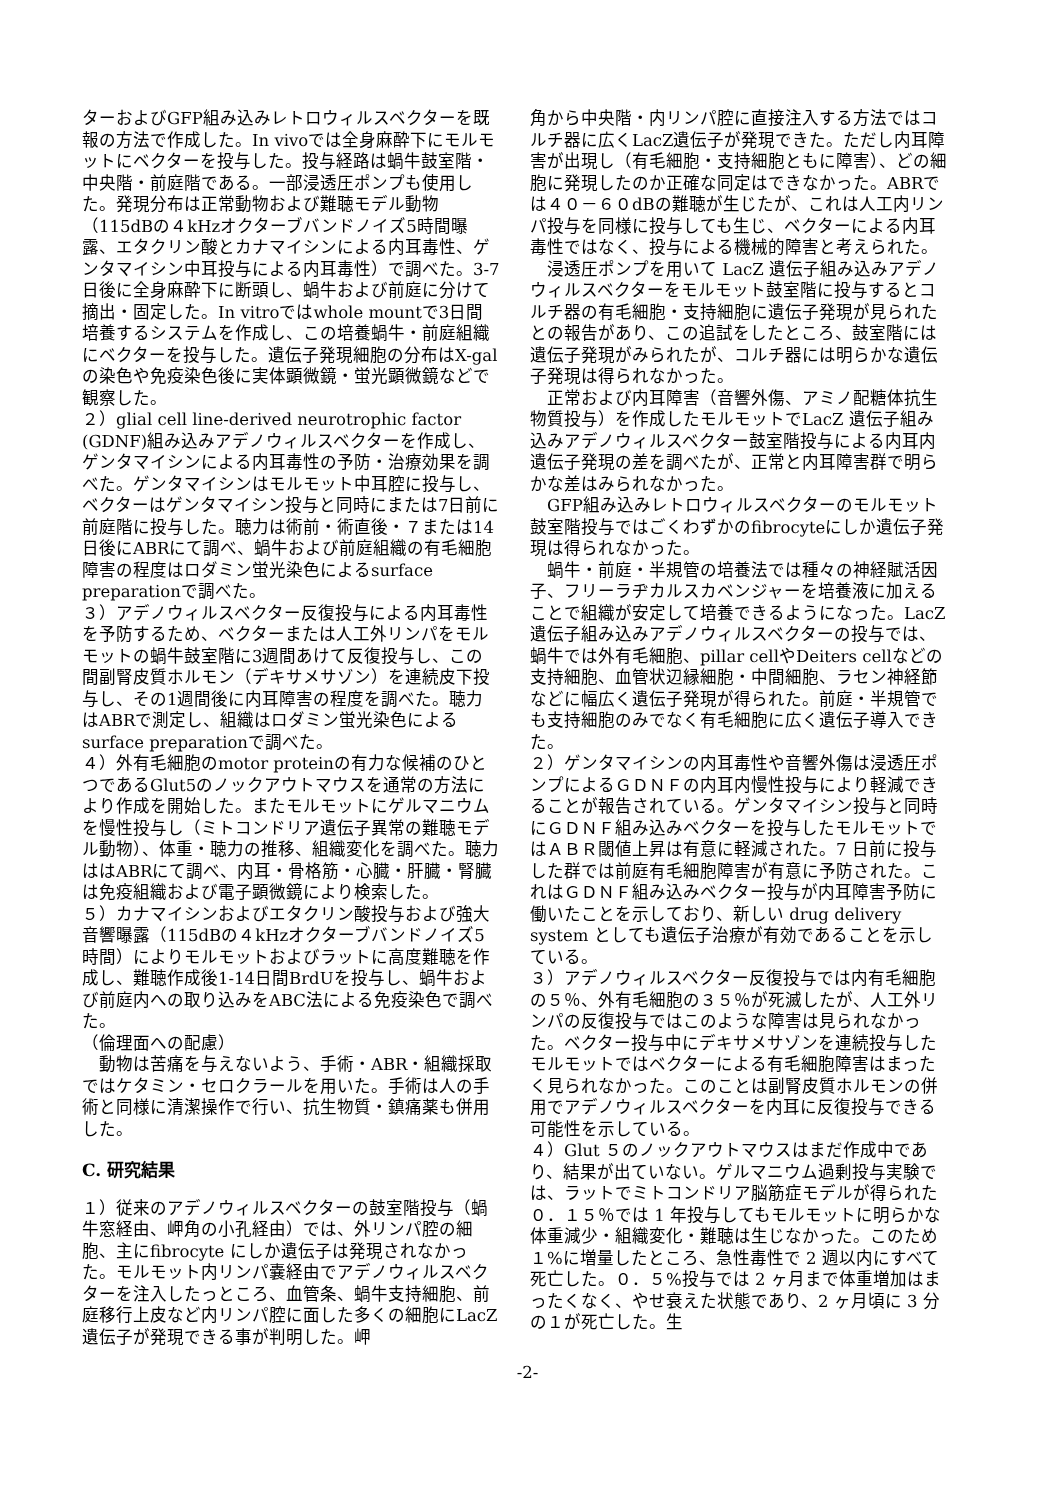ターおよびGFP組み込みレトロウィルスベクターを既報の方法で作成した。In vivoでは全身麻酔下にモルモットにベクターを投与した。投与経路は蝸牛鼓室階・中央階・前庭階である。一部浸透圧ポンプも使用した。発現分布は正常動物および難聴モデル動物（115dBの４kHzオクターブバンドノイズ5時間曝露、エタクリン酸とカナマイシンによる内耳毒性、ゲンタマイシン中耳投与による内耳毒性）で調べた。3-7日後に全身麻酔下に断頭し、蝸牛および前庭に分けて摘出・固定した。In vitroではwhole mountで3日間培養するシステムを作成し、この培養蝸牛・前庭組織にベクターを投与した。遺伝子発現細胞の分布はX-galの染色や免疫染色後に実体顕微鏡・蛍光顕微鏡などで観察した。
２）glial cell line-derived neurotrophic factor (GDNF)組み込みアデノウィルスベクターを作成し、ゲンタマイシンによる内耳毒性の予防・治療効果を調べた。ゲンタマイシンはモルモット中耳腔に投与し、ベクターはゲンタマイシン投与と同時にまたは7日前に前庭階に投与した。聴力は術前・術直後・７または14日後にABRにて調べ、蝸牛および前庭組織の有毛細胞障害の程度はロダミン蛍光染色によるsurface preparationで調べた。
３）アデノウィルスベクター反復投与による内耳毒性を予防するため、ベクターまたは人工外リンパをモルモットの蝸牛鼓室階に3週間あけて反復投与し、この間副腎皮質ホルモン（デキサメサゾン）を連続皮下投与し、その1週間後に内耳障害の程度を調べた。聴力はABRで測定し、組織はロダミン蛍光染色によるsurface preparationで調べた。
４）外有毛細胞のmotor proteinの有力な候補のひとつであるGlut5のノックアウトマウスを通常の方法により作成を開始した。またモルモットにゲルマニウムを慢性投与し（ミトコンドリア遺伝子異常の難聴モデル動物）、体重・聴力の推移、組織変化を調べた。聴力ははABRにて調べ、内耳・骨格筋・心臓・肝臓・腎臓は免疫組織および電子顕微鏡により検索した。
５）カナマイシンおよびエタクリン酸投与および強大音響曝露（115dBの４kHzオクターブバンドノイズ5時間）によりモルモットおよびラットに高度難聴を作成し、難聴作成後1-14日間BrdUを投与し、蝸牛および前庭内への取り込みをABC法による免疫染色で調べた。
（倫理面への配慮）
　動物は苦痛を与えないよう、手術・ABR・組織採取ではケタミン・セロクラールを用いた。手術は人の手術と同様に清潔操作で行い、抗生物質・鎮痛薬も併用した。
C. 研究結果
１）従来のアデノウィルスベクターの鼓室階投与（蝸牛窓経由、岬角の小孔経由）では、外リンパ腔の細胞、主にfibrocyte にしか遺伝子は発現されなかった。モルモット内リンパ嚢経由でアデノウィルスベクターを注入したっところ、血管条、蝸牛支持細胞、前庭移行上皮など内リンパ腔に面した多くの細胞にLacZ 遺伝子が発現できる事が判明した。岬
角から中央階・内リンパ腔に直接注入する方法ではコルチ器に広くLacZ遺伝子が発現できた。ただし内耳障害が出現し（有毛細胞・支持細胞ともに障害）、どの細胞に発現したのか正確な同定はできなかった。ABRでは４０－６０dBの難聴が生じたが、これは人工内リンパ投与を同様に投与しても生じ、ベクターによる内耳毒性ではなく、投与による機械的障害と考えられた。
　浸透圧ポンプを用いて LacZ 遺伝子組み込みアデノウィルスベクターをモルモット鼓室階に投与するとコルチ器の有毛細胞・支持細胞に遺伝子発現が見られたとの報告があり、この追試をしたところ、鼓室階には遺伝子発現がみられたが、コルチ器には明らかな遺伝子発現は得られなかった。
　正常および内耳障害（音響外傷、アミノ配糖体抗生物質投与）を作成したモルモットでLacZ 遺伝子組み込みアデノウィルスベクター鼓室階投与による内耳内遺伝子発現の差を調べたが、正常と内耳障害群で明らかな差はみられなかった。
　GFP組み込みレトロウィルスベクターのモルモット鼓室階投与ではごくわずかのfibrocyteにしか遺伝子発現は得られなかった。
　蝸牛・前庭・半規管の培養法では種々の神経賦活因子、フリーラヂカルスカベンジャーを培養液に加えることで組織が安定して培養できるようになった。LacZ 遺伝子組み込みアデノウィルスベクターの投与では、蝸牛では外有毛細胞、pillar cellやDeiters cellなどの支持細胞、血管状辺縁細胞・中間細胞、ラセン神経節などに幅広く遺伝子発現が得られた。前庭・半規管でも支持細胞のみでなく有毛細胞に広く遺伝子導入できた。
２）ゲンタマイシンの内耳毒性や音響外傷は浸透圧ポンプによるＧＤＮＦの内耳内慢性投与により軽減できることが報告されている。ゲンタマイシン投与と同時にＧＤＮＦ組み込みベクターを投与したモルモットではＡＢＲ閾値上昇は有意に軽減された。7 日前に投与した群では前庭有毛細胞障害が有意に予防された。これはＧＤＮＦ組み込みベクター投与が内耳障害予防に働いたことを示しており、新しい drug delivery system としても遺伝子治療が有効であることを示している。
３）アデノウィルスベクター反復投与では内有毛細胞の５％、外有毛細胞の３５％が死滅したが、人工外リンパの反復投与ではこのような障害は見られなかった。ベクター投与中にデキサメサゾンを連続投与したモルモットではベクターによる有毛細胞障害はまったく見られなかった。このことは副腎皮質ホルモンの併用でアデノウィルスベクターを内耳に反復投与できる可能性を示している。
４）Glut ５のノックアウトマウスはまだ作成中であり、結果が出ていない。ゲルマニウム過剰投与実験では、ラットでミトコンドリア脳筋症モデルが得られた０．１５％では 1 年投与してもモルモットに明らかな体重減少・組織変化・難聴は生じなかった。このため１%に増量したところ、急性毒性で 2 週以内にすべて死亡した。０．５%投与では 2 ヶ月まで体重増加はまったくなく、やせ衰えた状態であり、2 ヶ月頃に 3 分の１が死亡した。生
-2-